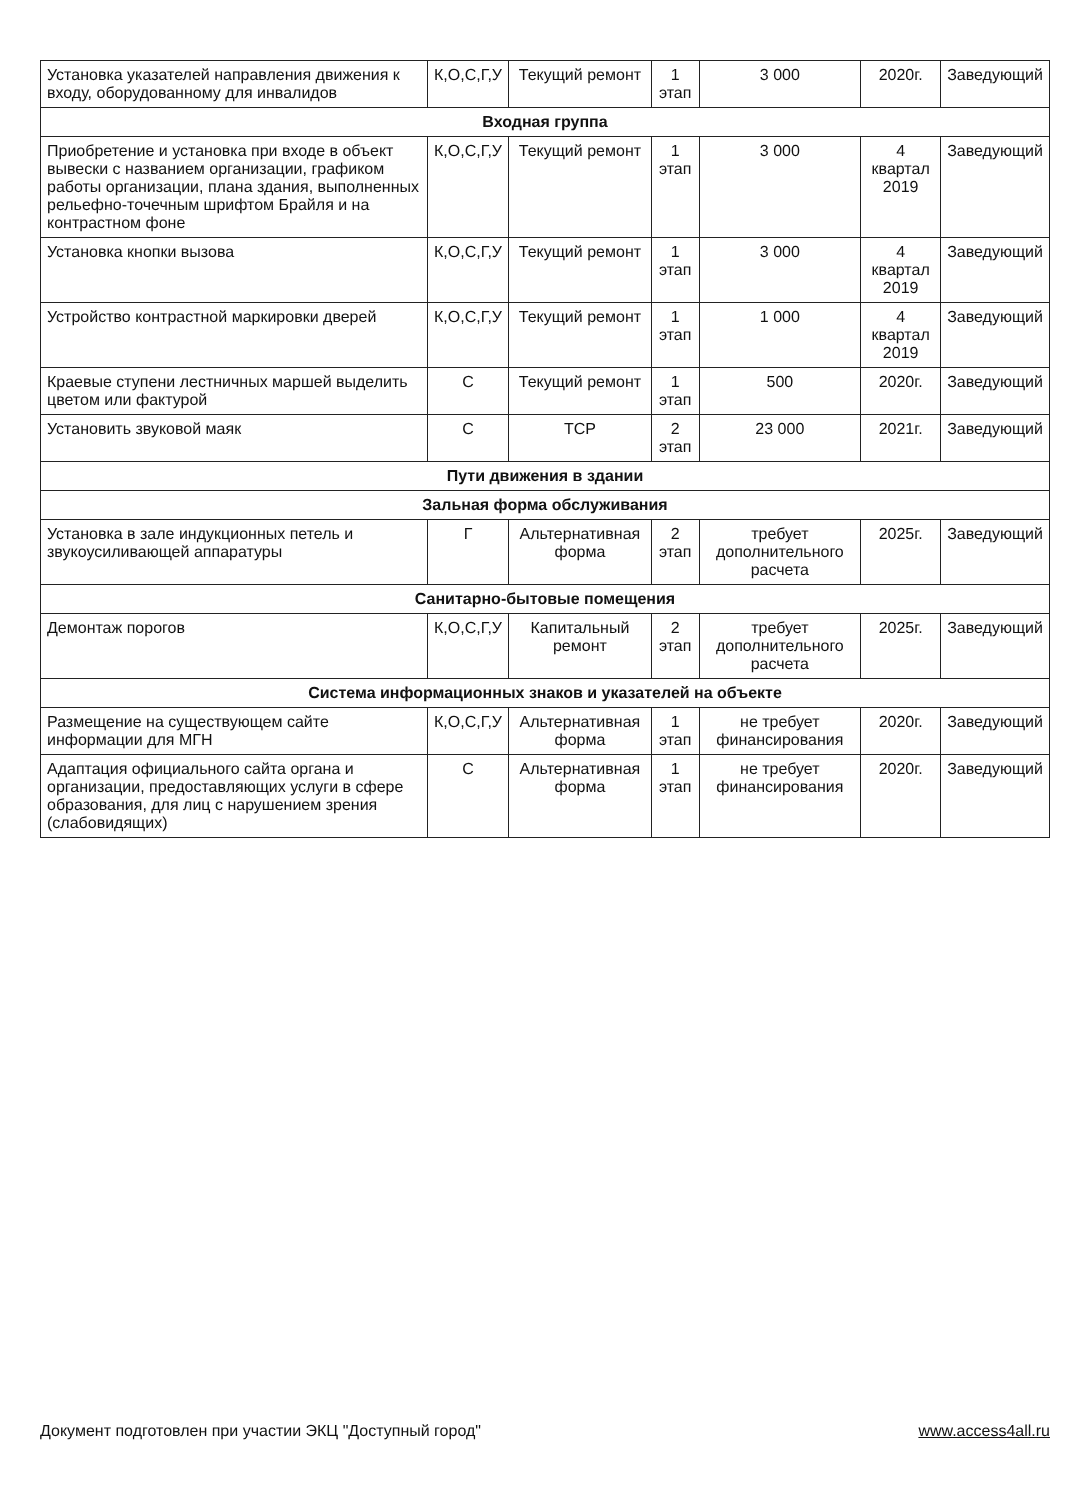| Установка указателей направления движения к входу, оборудованному для инвалидов | К,О,С,Г,У | Текущий ремонт | 1 этап | 3 000 | 2020г. | Заведующий |
| Входная группа | | | | | | |
| Приобретение и установка при входе в объект вывески с названием организации, графиком работы организации, плана здания, выполненных рельефно-точечным шрифтом Брайля и на контрастном фоне | К,О,С,Г,У | Текущий ремонт | 1 этап | 3 000 | 4 квартал 2019 | Заведующий |
| Установка кнопки вызова | К,О,С,Г,У | Текущий ремонт | 1 этап | 3 000 | 4 квартал 2019 | Заведующий |
| Устройство контрастной маркировки дверей | К,О,С,Г,У | Текущий ремонт | 1 этап | 1 000 | 4 квартал 2019 | Заведующий |
| Краевые ступени лестничных маршей выделить цветом или фактурой | С | Текущий ремонт | 1 этап | 500 | 2020г. | Заведующий |
| Установить звуковой маяк | С | ТСР | 2 этап | 23 000 | 2021г. | Заведующий |
| Пути движения в здании | | | | | | |
| Зальная форма обслуживания | | | | | | |
| Установка в зале индукционных петель и звукоусиливающей аппаратуры | Г | Альтернативная форма | 2 этап | требует дополнительного расчета | 2025г. | Заведующий |
| Санитарно-бытовые помещения | | | | | | |
| Демонтаж порогов | К,О,С,Г,У | Капитальный ремонт | 2 этап | требует дополнительного расчета | 2025г. | Заведующий |
| Система информационных знаков и указателей на объекте | | | | | | |
| Размещение на существующем сайте информации для МГН | К,О,С,Г,У | Альтернативная форма | 1 этап | не требует финансирования | 2020г. | Заведующий |
| Адаптация официального сайта органа и организации, предоставляющих услуги в сфере образования, для лиц с нарушением зрения (слабовидящих) | С | Альтернативная форма | 1 этап | не требует финансирования | 2020г. | Заведующий |
Документ подготовлен при участии ЭКЦ "Доступный город" www.access4all.ru